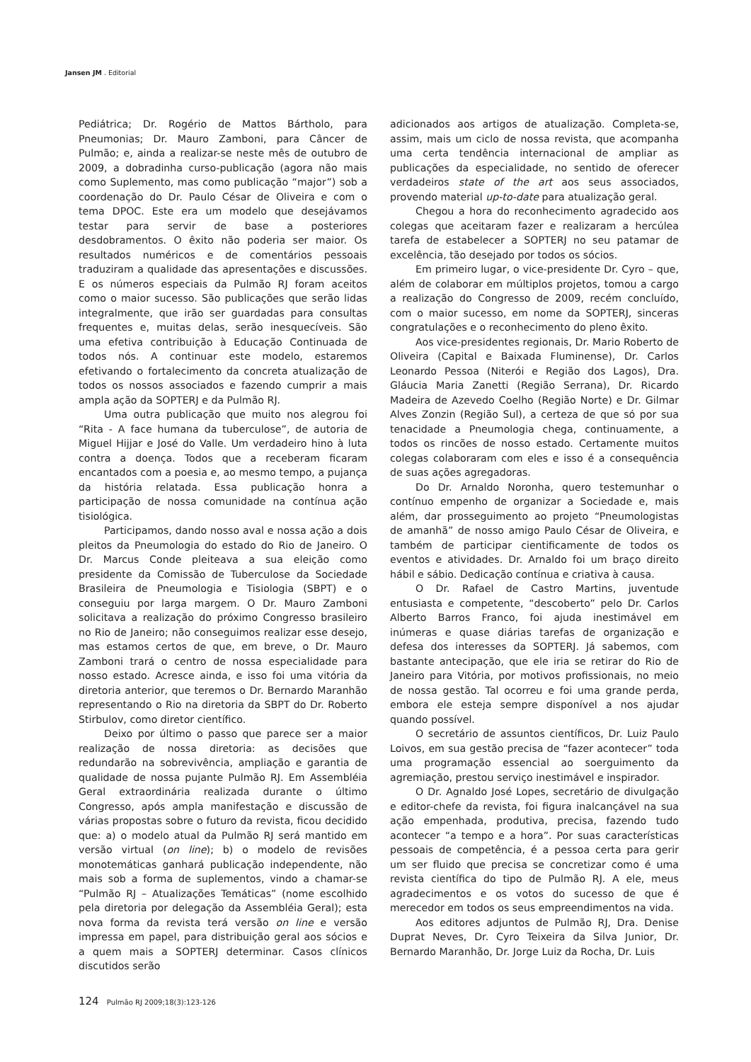Jansen JM . Editorial
Pediátrica; Dr. Rogério de Mattos Bártholo, para Pneumonias; Dr. Mauro Zamboni, para Câncer de Pulmão; e, ainda a realizar-se neste mês de outubro de 2009, a dobradinha curso-publicação (agora não mais como Suplemento, mas como publicação “major”) sob a coordenação do Dr. Paulo César de Oliveira e com o tema DPOC. Este era um modelo que desejávamos testar para servir de base a posteriores desdobramentos. O êxito não poderia ser maior. Os resultados numéricos e de comentários pessoais traduziram a qualidade das apresentações e discussões. E os números especiais da Pulmão RJ foram aceitos como o maior sucesso. São publicações que serão lidas integralmente, que irão ser guardadas para consultas frequentes e, muitas delas, serão inesquecíveis. São uma efetiva contribuição à Educação Continuada de todos nós. A continuar este modelo, estaremos efetivando o fortalecimento da concreta atualização de todos os nossos associados e fazendo cumprir a mais ampla ação da SOPTERJ e da Pulmão RJ.
Uma outra publicação que muito nos alegrou foi “Rita - A face humana da tuberculose”, de autoria de Miguel Hijjar e José do Valle. Um verdadeiro hino à luta contra a doença. Todos que a receberam ficaram encantados com a poesia e, ao mesmo tempo, a pujança da história relatada. Essa publicação honra a participação de nossa comunidade na contínua ação tisiológica.
Participamos, dando nosso aval e nossa ação a dois pleitos da Pneumologia do estado do Rio de Janeiro. O Dr. Marcus Conde pleiteava a sua eleição como presidente da Comissão de Tuberculose da Sociedade Brasileira de Pneumologia e Tisiologia (SBPT) e o conseguiu por larga margem. O Dr. Mauro Zamboni solicitava a realização do próximo Congresso brasileiro no Rio de Janeiro; não conseguimos realizar esse desejo, mas estamos certos de que, em breve, o Dr. Mauro Zamboni trará o centro de nossa especialidade para nosso estado. Acresce ainda, e isso foi uma vitória da diretoria anterior, que teremos o Dr. Bernardo Maranhão representando o Rio na diretoria da SBPT do Dr. Roberto Stirbulov, como diretor científico.
Deixo por último o passo que parece ser a maior realização de nossa diretoria: as decisões que redundarão na sobrevivência, ampliação e garantia de qualidade de nossa pujante Pulmão RJ. Em Assembléia Geral extraordinária realizada durante o último Congresso, após ampla manifestação e discussão de várias propostas sobre o futuro da revista, ficou decidido que: a) o modelo atual da Pulmão RJ será mantido em versão virtual (on line); b) o modelo de revisões monotemáticas ganhará publicação independente, não mais sob a forma de suplementos, vindo a chamar-se “Pulmão RJ – Atualizações Temáticas” (nome escolhido pela diretoria por delegação da Assembléia Geral); esta nova forma da revista terá versão on line e versão impressa em papel, para distribuição geral aos sócios e a quem mais a SOPTERJ determinar. Casos clínicos discutidos serão
adicionados aos artigos de atualização. Completa-se, assim, mais um ciclo de nossa revista, que acompanha uma certa tendência internacional de ampliar as publicações da especialidade, no sentido de oferecer verdadeiros state of the art aos seus associados, provendo material up-to-date para atualização geral.
Chegou a hora do reconhecimento agradecido aos colegas que aceitaram fazer e realizaram a hercúlea tarefa de estabelecer a SOPTERJ no seu patamar de excelência, tão desejado por todos os sócios.
Em primeiro lugar, o vice-presidente Dr. Cyro – que, além de colaborar em múltiplos projetos, tomou a cargo a realização do Congresso de 2009, recém concluído, com o maior sucesso, em nome da SOPTERJ, sinceras congratulações e o reconhecimento do pleno êxito.
Aos vice-presidentes regionais, Dr. Mario Roberto de Oliveira (Capital e Baixada Fluminense), Dr. Carlos Leonardo Pessoa (Niterói e Região dos Lagos), Dra. Gláucia Maria Zanetti (Região Serrana), Dr. Ricardo Madeira de Azevedo Coelho (Região Norte) e Dr. Gilmar Alves Zonzin (Região Sul), a certeza de que só por sua tenacidade a Pneumologia chega, continuamente, a todos os rincões de nosso estado. Certamente muitos colegas colaboraram com eles e isso é a consequência de suas ações agregadoras.
Do Dr. Arnaldo Noronha, quero testemunhar o contínuo empenho de organizar a Sociedade e, mais além, dar prosseguimento ao projeto “Pneumologistas de amanhã” de nosso amigo Paulo César de Oliveira, e também de participar cientificamente de todos os eventos e atividades. Dr. Arnaldo foi um braço direito hábil e sábio. Dedicação contínua e criativa à causa.
O Dr. Rafael de Castro Martins, juventude entusiasta e competente, “descoberto” pelo Dr. Carlos Alberto Barros Franco, foi ajuda inestimável em inúmeras e quase diárias tarefas de organização e defesa dos interesses da SOPTERJ. Já sabemos, com bastante antecipação, que ele iria se retirar do Rio de Janeiro para Vitória, por motivos profissionais, no meio de nossa gestão. Tal ocorreu e foi uma grande perda, embora ele esteja sempre disponível a nos ajudar quando possível.
O secretário de assuntos científicos, Dr. Luiz Paulo Loivos, em sua gestão precisa de “fazer acontecer” toda uma programação essencial ao soerguimento da agremiação, prestou serviço inestimável e inspirador.
O Dr. Agnaldo José Lopes, secretário de divulgação e editor-chefe da revista, foi figura inalcançável na sua ação empenhada, produtiva, precisa, fazendo tudo acontecer “a tempo e a hora”. Por suas características pessoais de competência, é a pessoa certa para gerir um ser fluido que precisa se concretizar como é uma revista científica do tipo de Pulmão RJ. A ele, meus agradecimentos e os votos do sucesso de que é merecedor em todos os seus empreendimentos na vida.
Aos editores adjuntos de Pulmão RJ, Dra. Denise Duprat Neves, Dr. Cyro Teixeira da Silva Junior, Dr. Bernardo Maranhão, Dr. Jorge Luiz da Rocha, Dr. Luis
124 Pulmão RJ 2009;18(3):123-126